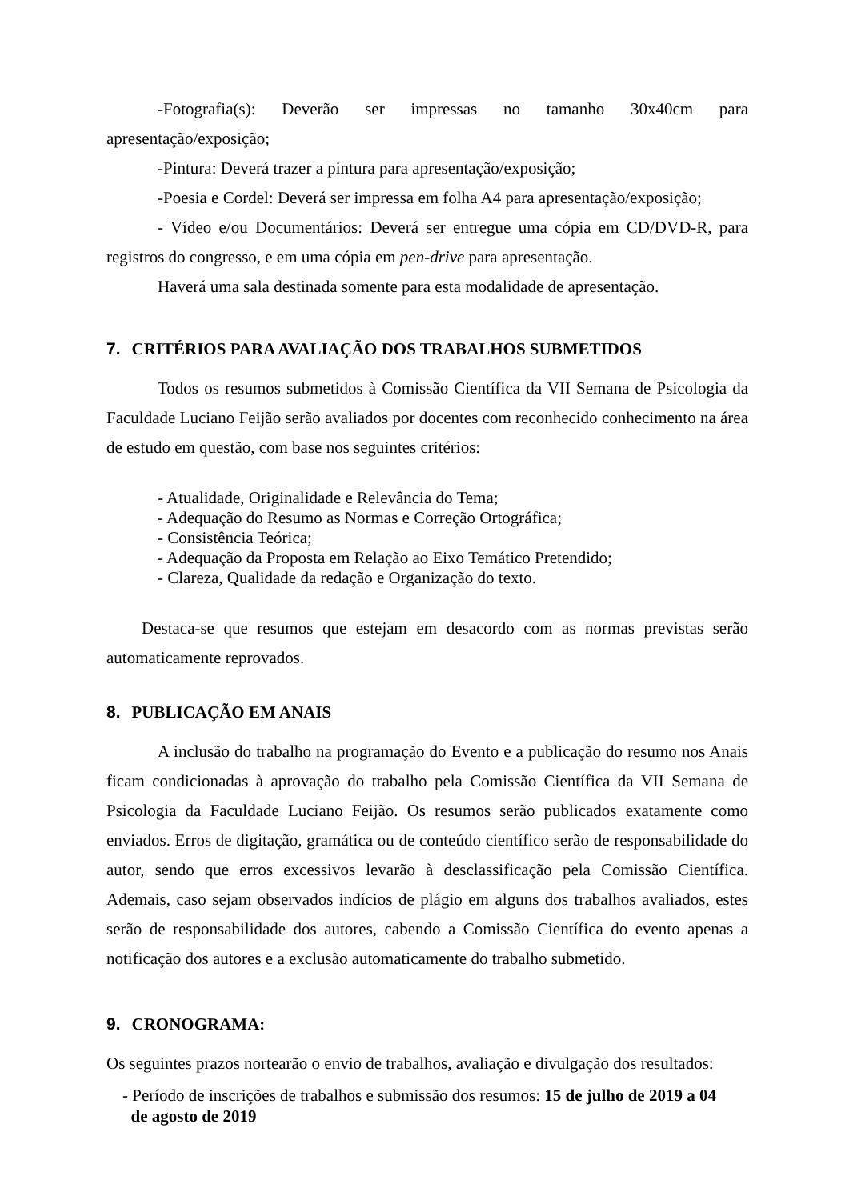-Fotografia(s): Deverão ser impressas no tamanho 30x40cm para apresentação/exposição;
-Pintura: Deverá trazer a pintura para apresentação/exposição;
-Poesia e Cordel: Deverá ser impressa em folha A4 para apresentação/exposição;
- Vídeo e/ou Documentários: Deverá ser entregue uma cópia em CD/DVD-R, para registros do congresso, e em uma cópia em pen-drive para apresentação.
Haverá uma sala destinada somente para esta modalidade de apresentação.
7. CRITÉRIOS PARA AVALIAÇÃO DOS TRABALHOS SUBMETIDOS
Todos os resumos submetidos à Comissão Científica da VII Semana de Psicologia da Faculdade Luciano Feijão serão avaliados por docentes com reconhecido conhecimento na área de estudo em questão, com base nos seguintes critérios:
- Atualidade, Originalidade e Relevância do Tema;
- Adequação do Resumo as Normas e Correção Ortográfica;
- Consistência Teórica;
- Adequação da Proposta em Relação ao Eixo Temático Pretendido;
- Clareza, Qualidade da redação e Organização do texto.
Destaca-se que resumos que estejam em desacordo com as normas previstas serão automaticamente reprovados.
8. PUBLICAÇÃO EM ANAIS
A inclusão do trabalho na programação do Evento e a publicação do resumo nos Anais ficam condicionadas à aprovação do trabalho pela Comissão Científica da VII Semana de Psicologia da Faculdade Luciano Feijão. Os resumos serão publicados exatamente como enviados. Erros de digitação, gramática ou de conteúdo científico serão de responsabilidade do autor, sendo que erros excessivos levarão à desclassificação pela Comissão Científica. Ademais, caso sejam observados indícios de plágio em alguns dos trabalhos avaliados, estes serão de responsabilidade dos autores, cabendo a Comissão Científica do evento apenas a notificação dos autores e a exclusão automaticamente do trabalho submetido.
9. CRONOGRAMA:
Os seguintes prazos nortearão o envio de trabalhos, avaliação e divulgação dos resultados:
- Período de inscrições de trabalhos e submissão dos resumos: 15 de julho de 2019 a 04
de agosto de 2019